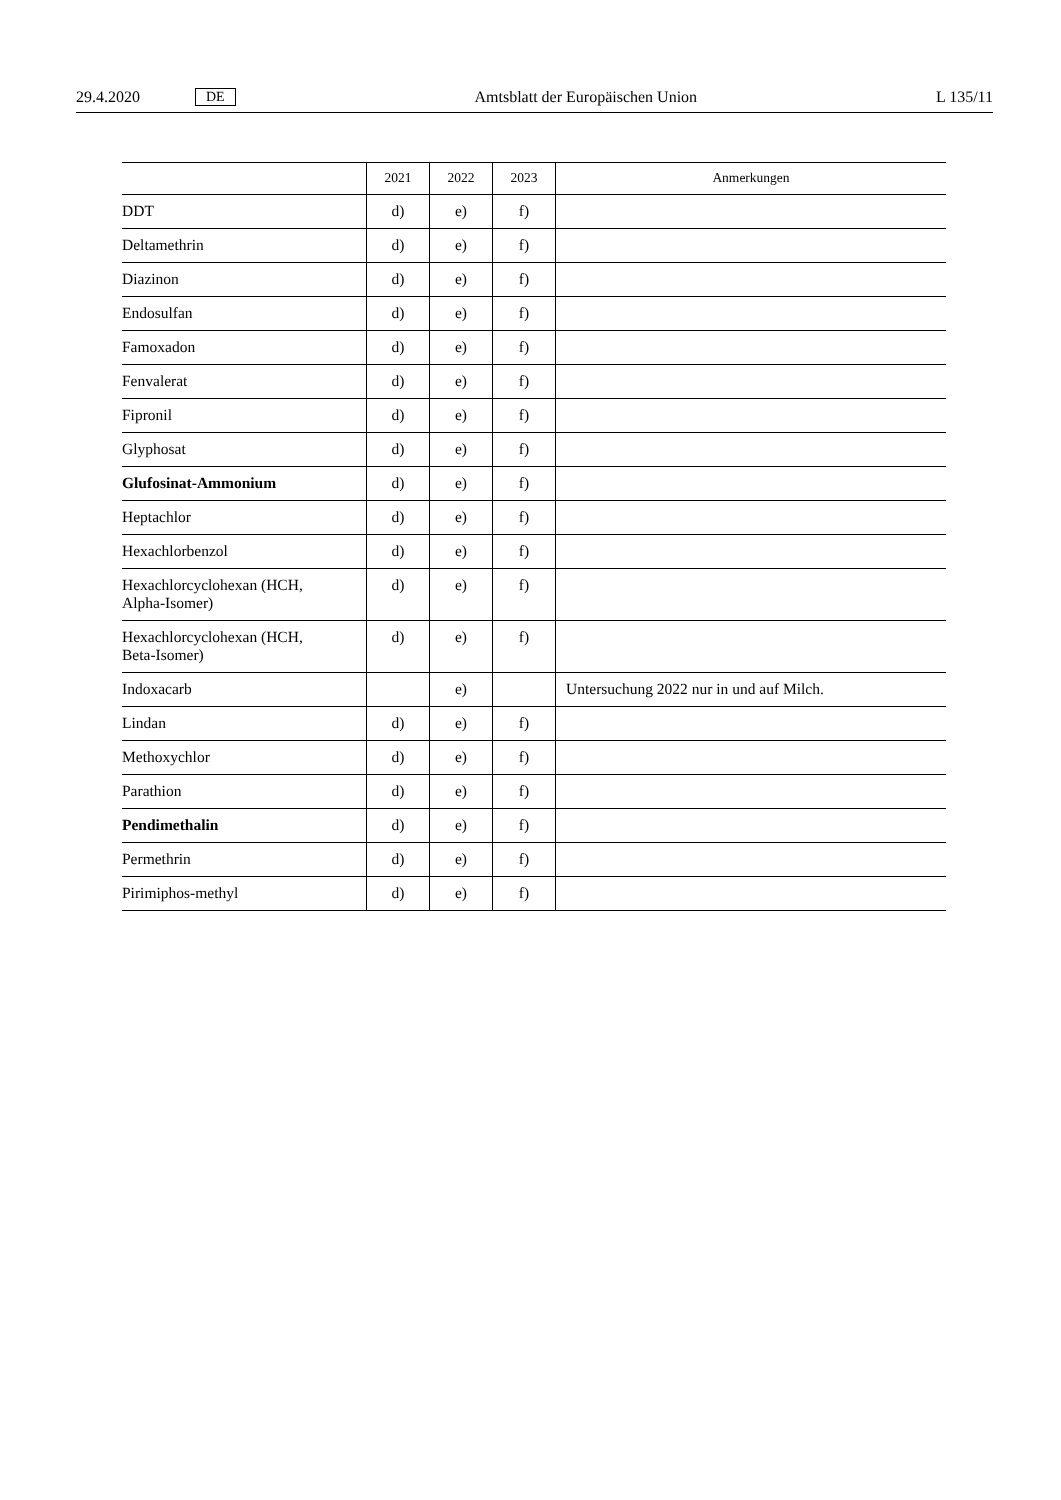29.4.2020 DE Amtsblatt der Europäischen Union L 135/11
| | 2021 | 2022 | 2023 | Anmerkungen |
| --- | --- | --- | --- | --- |
| DDT | d) | e) | f) | |
| Deltamethrin | d) | e) | f) | |
| Diazinon | d) | e) | f) | |
| Endosulfan | d) | e) | f) | |
| Famoxadon | d) | e) | f) | |
| Fenvalerat | d) | e) | f) | |
| Fipronil | d) | e) | f) | |
| Glyphosat | d) | e) | f) | |
| Glufosinat-Ammonium | d) | e) | f) | |
| Heptachlor | d) | e) | f) | |
| Hexachlorbenzol | d) | e) | f) | |
| Hexachlorcyclohexan (HCH, Alpha-Isomer) | d) | e) | f) | |
| Hexachlorcyclohexan (HCH, Beta-Isomer) | d) | e) | f) | |
| Indoxacarb | | e) | | Untersuchung 2022 nur in und auf Milch. |
| Lindan | d) | e) | f) | |
| Methoxychlor | d) | e) | f) | |
| Parathion | d) | e) | f) | |
| Pendimethalin | d) | e) | f) | |
| Permethrin | d) | e) | f) | |
| Pirimiphos-methyl | d) | e) | f) | |